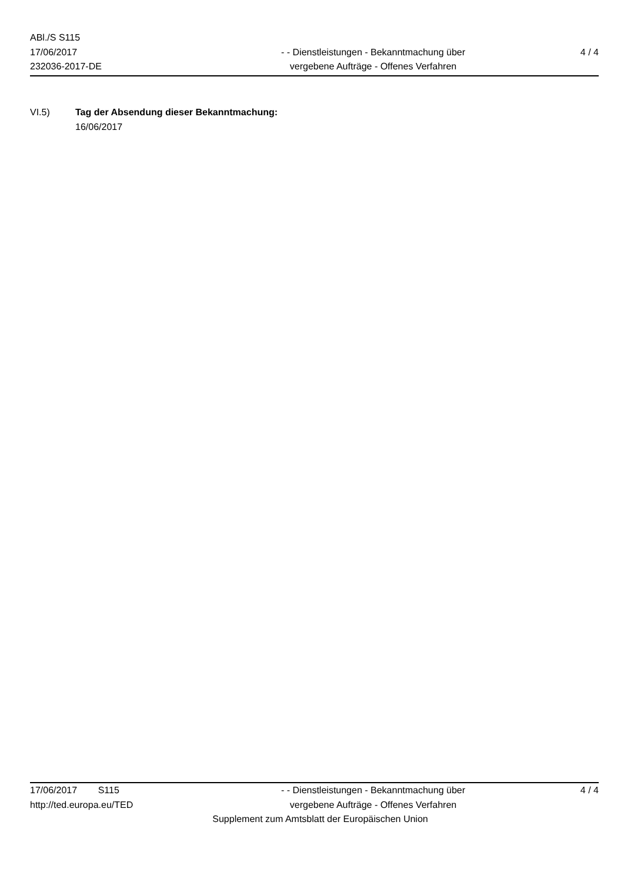ABl./S S115
17/06/2017
232036-2017-DE
- - Dienstleistungen - Bekanntmachung über
vergebene Aufträge - Offenes Verfahren
4 / 4
VI.5) Tag der Absendung dieser Bekanntmachung:
16/06/2017
17/06/2017 S115
http://ted.europa.eu/TED
- - Dienstleistungen - Bekanntmachung über
vergebene Aufträge - Offenes Verfahren
4 / 4
Supplement zum Amtsblatt der Europäischen Union